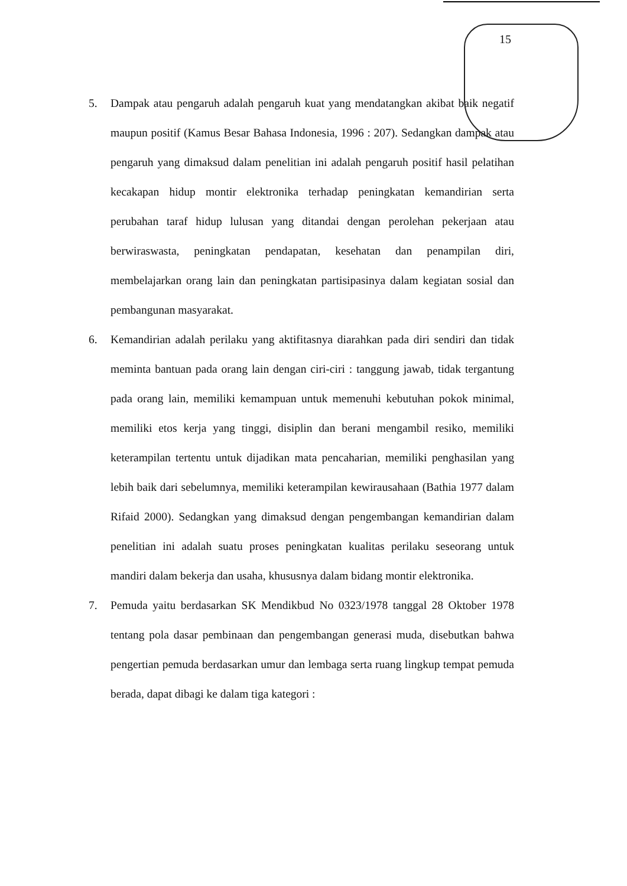15
5. Dampak atau pengaruh adalah pengaruh kuat yang mendatangkan akibat baik negatif maupun positif (Kamus Besar Bahasa Indonesia, 1996 : 207). Sedangkan dampak atau pengaruh yang dimaksud dalam penelitian ini adalah pengaruh positif hasil pelatihan kecakapan hidup montir elektronika terhadap peningkatan kemandirian serta perubahan taraf hidup lulusan yang ditandai dengan perolehan pekerjaan atau berwiraswasta, peningkatan pendapatan, kesehatan dan penampilan diri, membelajarkan orang lain dan peningkatan partisipasinya dalam kegiatan sosial dan pembangunan masyarakat.
6. Kemandirian adalah perilaku yang aktifitasnya diarahkan pada diri sendiri dan tidak meminta bantuan pada orang lain dengan ciri-ciri : tanggung jawab, tidak tergantung pada orang lain, memiliki kemampuan untuk memenuhi kebutuhan pokok minimal, memiliki etos kerja yang tinggi, disiplin dan berani mengambil resiko, memiliki keterampilan tertentu untuk dijadikan mata pencaharian, memiliki penghasilan yang lebih baik dari sebelumnya, memiliki keterampilan kewirausahaan (Bathia 1977 dalam Rifaid 2000). Sedangkan yang dimaksud dengan pengembangan kemandirian dalam penelitian ini adalah suatu proses peningkatan kualitas perilaku seseorang untuk mandiri dalam bekerja dan usaha, khususnya dalam bidang montir elektronika.
7. Pemuda yaitu berdasarkan SK Mendikbud No 0323/1978 tanggal 28 Oktober 1978 tentang pola dasar pembinaan dan pengembangan generasi muda, disebutkan bahwa pengertian pemuda berdasarkan umur dan lembaga serta ruang lingkup tempat pemuda berada, dapat dibagi ke dalam tiga kategori :